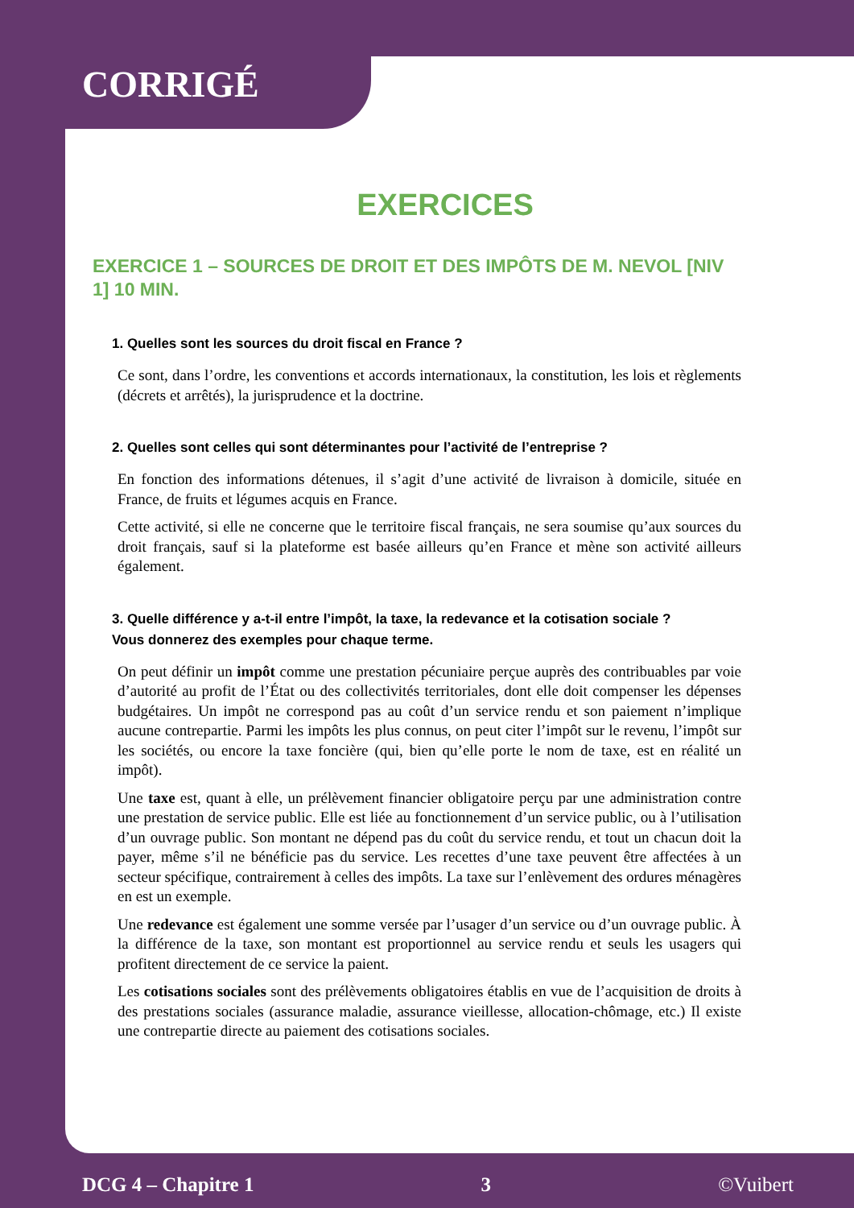CORRIGÉ
EXERCICES
EXERCICE 1 – SOURCES DE DROIT ET DES IMPÔTS DE M. NEVOL [NIV 1] 10 MIN.
1. Quelles sont les sources du droit fiscal en France ?
Ce sont, dans l’ordre, les conventions et accords internationaux, la constitution, les lois et règlements (décrets et arrêtés), la jurisprudence et la doctrine.
2. Quelles sont celles qui sont déterminantes pour l’activité de l’entreprise ?
En fonction des informations détenues, il s’agit d’une activité de livraison à domicile, située en France, de fruits et légumes acquis en France.
Cette activité, si elle ne concerne que le territoire fiscal français, ne sera soumise qu’aux sources du droit français, sauf si la plateforme est basée ailleurs qu’en France et mène son activité ailleurs également.
3. Quelle différence y a-t-il entre l’impôt, la taxe, la redevance et la cotisation sociale ?
Vous donnerez des exemples pour chaque terme.
On peut définir un impôt comme une prestation pécuniaire perçue auprès des contribuables par voie d’autorité au profit de l’État ou des collectivités territoriales, dont elle doit compenser les dépenses budgétaires. Un impôt ne correspond pas au coût d’un service rendu et son paiement n’implique aucune contrepartie. Parmi les impôts les plus connus, on peut citer l’impôt sur le revenu, l’impôt sur les sociétés, ou encore la taxe foncière (qui, bien qu’elle porte le nom de taxe, est en réalité un impôt).
Une taxe est, quant à elle, un prélèvement financier obligatoire perçu par une administration contre une prestation de service public. Elle est liée au fonctionnement d’un service public, ou à l’utilisation d’un ouvrage public. Son montant ne dépend pas du coût du service rendu, et tout un chacun doit la payer, même s’il ne bénéficie pas du service. Les recettes d’une taxe peuvent être affectées à un secteur spécifique, contrairement à celles des impôts. La taxe sur l’enlèvement des ordures ménagères en est un exemple.
Une redevance est également une somme versée par l’usager d’un service ou d’un ouvrage public. À la différence de la taxe, son montant est proportionnel au service rendu et seuls les usagers qui profitent directement de ce service la paient.
Les cotisations sociales sont des prélèvements obligatoires établis en vue de l’acquisition de droits à des prestations sociales (assurance maladie, assurance vieillesse, allocation-chômage, etc.) Il existe une contrepartie directe au paiement des cotisations sociales.
DCG 4 – Chapitre 1 3 ©Vuibert